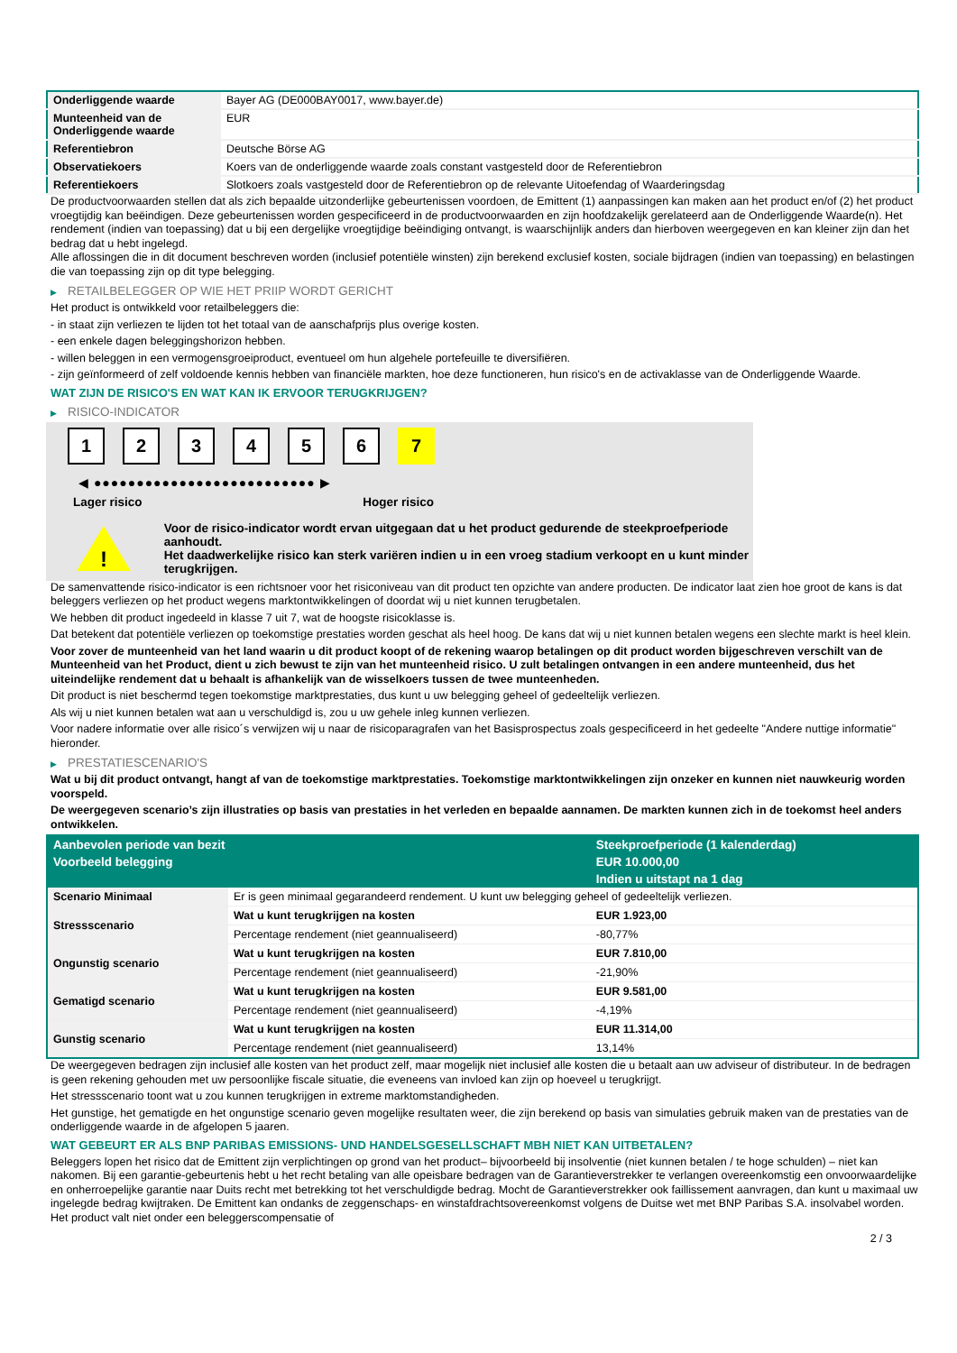| Onderliggende waarde | Bayer AG (DE000BAY0017, www.bayer.de) |
| Munteenheid van de Onderliggende waarde | EUR |
| Referentiebron | Deutsche Börse AG |
| Observatiekoers | Koers van de onderliggende waarde zoals constant vastgesteld door de Referentiebron |
| Referentiekoers | Slotkoers zoals vastgesteld door de Referentiebron op de relevante Uitoefendag of Waarderingsdag |
De productvoorwaarden stellen dat als zich bepaalde uitzonderlijke gebeurtenissen voordoen, de Emittent (1) aanpassingen kan maken aan het product en/of (2) het product vroegtijdig kan beëindigen. Deze gebeurtenissen worden gespecificeerd in de productvoorwaarden en zijn hoofdzakelijk gerelateerd aan de Onderliggende Waarde(n). Het rendement (indien van toepassing) dat u bij een dergelijke vroegtijdige beëindiging ontvangt, is waarschijnlijk anders dan hierboven weergegeven en kan kleiner zijn dan het bedrag dat u hebt ingelegd.
Alle aflossingen die in dit document beschreven worden (inclusief potentiële winsten) zijn berekend exclusief kosten, sociale bijdragen (indien van toepassing) en belastingen die van toepassing zijn op dit type belegging.
▶ RETAILBELEGGER OP WIE HET PRIIP WORDT GERICHT
Het product is ontwikkeld voor retailbeleggers die:
- in staat zijn verliezen te lijden tot het totaal van de aanschafprijs plus overige kosten.
- een enkele dagen beleggingshorizon hebben.
- willen beleggen in een vermogensgroeiproduct, eventueel om hun algehele portefeuille te diversifiëren.
- zijn geïnformeerd of zelf voldoende kennis hebben van financiële markten, hoe deze functioneren, hun risico's en de activaklasse van de Onderliggende Waarde.
WAT ZIJN DE RISICO'S EN WAT KAN IK ERVOOR TERUGKRIJGEN?
▶ RISICO-INDICATOR
1 2 3 4 5 6 7
◀ ●●●●●●●●●●●●●●●●●●●●●●●●●● ▶
Lager risico Hoger risico
!
Voor de risico-indicator wordt ervan uitgegaan dat u het product gedurende de steekproefperiode aanhoudt.
Het daadwerkelijke risico kan sterk variëren indien u in een vroeg stadium verkoopt en u kunt minder terugkrijgen.
De samenvattende risico-indicator is een richtsnoer voor het risiconiveau van dit product ten opzichte van andere producten. De indicator laat zien hoe groot de kans is dat beleggers verliezen op het product wegens marktontwikkelingen of doordat wij u niet kunnen terugbetalen.
We hebben dit product ingedeeld in klasse 7 uit 7, wat de hoogste risicoklasse is.
Dat betekent dat potentiële verliezen op toekomstige prestaties worden geschat als heel hoog. De kans dat wij u niet kunnen betalen wegens een slechte markt is heel klein.
Voor zover de munteenheid van het land waarin u dit product koopt of de rekening waarop betalingen op dit product worden bijgeschreven verschilt van de Munteenheid van het Product, dient u zich bewust te zijn van het munteenheid risico. U zult betalingen ontvangen in een andere munteenheid, dus het uiteindelijke rendement dat u behaalt is afhankelijk van de wisselkoers tussen de twee munteenheden.
Dit product is niet beschermd tegen toekomstige marktprestaties, dus kunt u uw belegging geheel of gedeeltelijk verliezen.
Als wij u niet kunnen betalen wat aan u verschuldigd is, zou u uw gehele inleg kunnen verliezen.
Voor nadere informatie over alle risico´s verwijzen wij u naar de risicoparagrafen van het Basisprospectus zoals gespecificeerd in het gedeelte "Andere nuttige informatie" hieronder.
▶ PRESTATIESCENARIO'S
Wat u bij dit product ontvangt, hangt af van de toekomstige marktprestaties. Toekomstige marktontwikkelingen zijn onzeker en kunnen niet nauwkeurig worden voorspeld.
De weergegeven scenario’s zijn illustraties op basis van prestaties in het verleden en bepaalde aannamen. De markten kunnen zich in de toekomst heel anders ontwikkelen.
| Aanbevolen periode van bezit | | Steekproefperiode (1 kalenderdag) |
| --- | --- | --- |
| Voorbeeld belegging | | EUR 10.000,00 |
| | | Indien u uitstapt na 1 dag |
| Scenario Minimaal | Er is geen minimaal gegarandeerd rendement. U kunt uw belegging geheel of gedeeltelijk verliezen. | |
| Stressscenario | Wat u kunt terugkrijgen na kosten | EUR 1.923,00 |
| | Percentage rendement (niet geannualiseerd) | -80,77% |
| Ongunstig scenario | Wat u kunt terugkrijgen na kosten | EUR 7.810,00 |
| | Percentage rendement (niet geannualiseerd) | -21,90% |
| Gematigd scenario | Wat u kunt terugkrijgen na kosten | EUR 9.581,00 |
| | Percentage rendement (niet geannualiseerd) | -4,19% |
| Gunstig scenario | Wat u kunt terugkrijgen na kosten | EUR 11.314,00 |
| | Percentage rendement (niet geannualiseerd) | 13,14% |
De weergegeven bedragen zijn inclusief alle kosten van het product zelf, maar mogelijk niet inclusief alle kosten die u betaalt aan uw adviseur of distributeur. In de bedragen is geen rekening gehouden met uw persoonlijke fiscale situatie, die eveneens van invloed kan zijn op hoeveel u terugkrijgt.
Het stressscenario toont wat u zou kunnen terugkrijgen in extreme marktomstandigheden.
Het gunstige, het gematigde en het ongunstige scenario geven mogelijke resultaten weer, die zijn berekend op basis van simulaties gebruik maken van de prestaties van de onderliggende waarde in de afgelopen 5 jaaren.
WAT GEBEURT ER ALS BNP PARIBAS EMISSIONS- UND HANDELSGESELLSCHAFT MBH NIET KAN UITBETALEN?
Beleggers lopen het risico dat de Emittent zijn verplichtingen op grond van het product– bijvoorbeeld bij insolventie (niet kunnen betalen / te hoge schulden) – niet kan nakomen. Bij een garantie-gebeurtenis hebt u het recht betaling van alle opeisbare bedragen van de Garantieverstrekker te verlangen overeenkomstig een onvoorwaardelijke en onherroepelijke garantie naar Duits recht met betrekking tot het verschuldigde bedrag. Mocht de Garantieverstrekker ook faillissement aanvragen, dan kunt u maximaal uw ingelegde bedrag kwijtraken. De Emittent kan ondanks de zeggenschaps- en winstafdrachtsovereenkomst volgens de Duitse wet met BNP Paribas S.A. insolvabel worden. Het product valt niet onder een beleggerscompensatie of
2 / 3